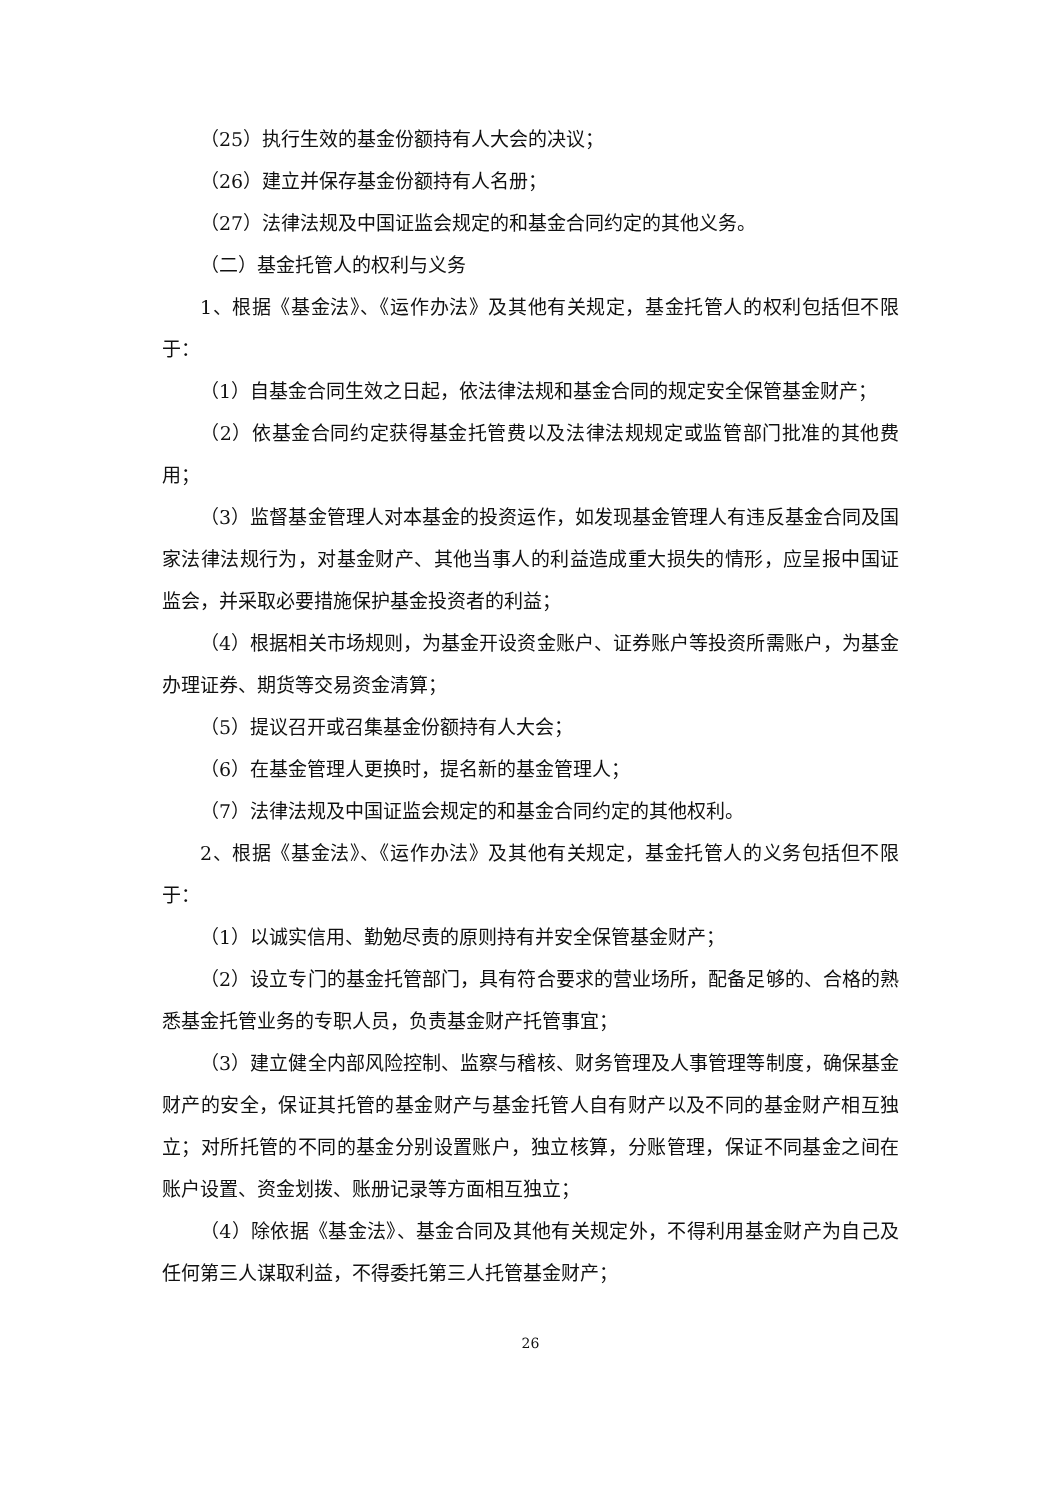（25）执行生效的基金份额持有人大会的决议；
（26）建立并保存基金份额持有人名册；
（27）法律法规及中国证监会规定的和基金合同约定的其他义务。
（二）基金托管人的权利与义务
1、根据《基金法》、《运作办法》及其他有关规定，基金托管人的权利包括但不限于：
（1）自基金合同生效之日起，依法律法规和基金合同的规定安全保管基金财产；
（2）依基金合同约定获得基金托管费以及法律法规规定或监管部门批准的其他费用；
（3）监督基金管理人对本基金的投资运作，如发现基金管理人有违反基金合同及国家法律法规行为，对基金财产、其他当事人的利益造成重大损失的情形，应呈报中国证监会，并采取必要措施保护基金投资者的利益；
（4）根据相关市场规则，为基金开设资金账户、证券账户等投资所需账户，为基金办理证券、期货等交易资金清算；
（5）提议召开或召集基金份额持有人大会；
（6）在基金管理人更换时，提名新的基金管理人；
（7）法律法规及中国证监会规定的和基金合同约定的其他权利。
2、根据《基金法》、《运作办法》及其他有关规定，基金托管人的义务包括但不限于：
（1）以诚实信用、勤勉尽责的原则持有并安全保管基金财产；
（2）设立专门的基金托管部门，具有符合要求的营业场所，配备足够的、合格的熟悉基金托管业务的专职人员，负责基金财产托管事宜；
（3）建立健全内部风险控制、监察与稽核、财务管理及人事管理等制度，确保基金财产的安全，保证其托管的基金财产与基金托管人自有财产以及不同的基金财产相互独立；对所托管的不同的基金分别设置账户，独立核算，分账管理，保证不同基金之间在账户设置、资金划拨、账册记录等方面相互独立；
（4）除依据《基金法》、基金合同及其他有关规定外，不得利用基金财产为自己及任何第三人谋取利益，不得委托第三人托管基金财产；
26